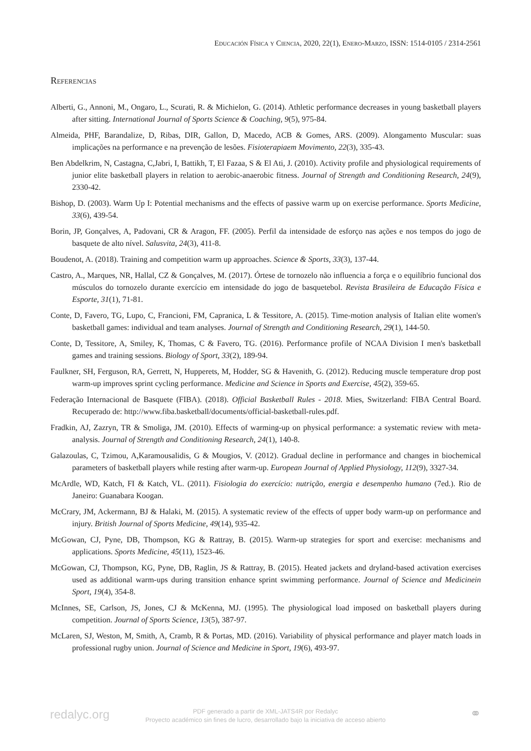Educación Física y Ciencia, 2020, 22(1), Enero-Marzo, ISSN: 1514-0105 / 2314-2561
Referencias
Alberti, G., Annoni, M., Ongaro, L., Scurati, R. & Michielon, G. (2014). Athletic performance decreases in young basketball players after sitting. International Journal of Sports Science & Coaching, 9(5), 975-84.
Almeida, PHF, Barandalize, D, Ribas, DIR, Gallon, D, Macedo, ACB & Gomes, ARS. (2009). Alongamento Muscular: suas implicações na performance e na prevenção de lesões. Fisioterapiaem Movimento, 22(3), 335-43.
Ben Abdelkrim, N, Castagna, C,Jabri, I, Battikh, T, El Fazaa, S & El Ati, J. (2010). Activity profile and physiological requirements of junior elite basketball players in relation to aerobic-anaerobic fitness. Journal of Strength and Conditioning Research, 24(9), 2330-42.
Bishop, D. (2003). Warm Up I: Potential mechanisms and the effects of passive warm up on exercise performance. Sports Medicine, 33(6), 439-54.
Borin, JP, Gonçalves, A, Padovani, CR & Aragon, FF. (2005). Perfil da intensidade de esforço nas ações e nos tempos do jogo de basquete de alto nível. Salusvita, 24(3), 411-8.
Boudenot, A. (2018). Training and competition warm up approaches. Science & Sports, 33(3), 137-44.
Castro, A., Marques, NR, Hallal, CZ & Gonçalves, M. (2017). Órtese de tornozelo não influencia a força e o equilíbrio funcional dos músculos do tornozelo durante exercício em intensidade do jogo de basquetebol. Revista Brasileira de Educação Física e Esporte, 31(1), 71-81.
Conte, D, Favero, TG, Lupo, C, Francioni, FM, Capranica, L & Tessitore, A. (2015). Time-motion analysis of Italian elite women's basketball games: individual and team analyses. Journal of Strength and Conditioning Research, 29(1), 144-50.
Conte, D, Tessitore, A, Smiley, K, Thomas, C & Favero, TG. (2016). Performance profile of NCAA Division I men's basketball games and training sessions. Biology of Sport, 33(2), 189-94.
Faulkner, SH, Ferguson, RA, Gerrett, N, Hupperets, M, Hodder, SG & Havenith, G. (2012). Reducing muscle temperature drop post warm-up improves sprint cycling performance. Medicine and Science in Sports and Exercise, 45(2), 359-65.
Federação Internacional de Basquete (FIBA). (2018). Official Basketball Rules - 2018. Mies, Switzerland: FIBA Central Board. Recuperado de: http://www.fiba.basketball/documents/official-basketball-rules.pdf.
Fradkin, AJ, Zazryn, TR & Smoliga, JM. (2010). Effects of warming-up on physical performance: a systematic review with meta-analysis. Journal of Strength and Conditioning Research, 24(1), 140-8.
Galazoulas, C, Tzimou, A,Karamousalidis, G & Mougios, V. (2012). Gradual decline in performance and changes in biochemical parameters of basketball players while resting after warm-up. European Journal of Applied Physiology, 112(9), 3327-34.
McArdle, WD, Katch, FI & Katch, VL. (2011). Fisiologia do exercício: nutrição, energia e desempenho humano (7ed.). Rio de Janeiro: Guanabara Koogan.
McCrary, JM, Ackermann, BJ & Halaki, M. (2015). A systematic review of the effects of upper body warm-up on performance and injury. British Journal of Sports Medicine, 49(14), 935-42.
McGowan, CJ, Pyne, DB, Thompson, KG & Rattray, B. (2015). Warm-up strategies for sport and exercise: mechanisms and applications. Sports Medicine, 45(11), 1523-46.
McGowan, CJ, Thompson, KG, Pyne, DB, Raglin, JS & Rattray, B. (2015). Heated jackets and dryland-based activation exercises used as additional warm-ups during transition enhance sprint swimming performance. Journal of Science and Medicinein Sport, 19(4), 354-8.
McInnes, SE, Carlson, JS, Jones, CJ & McKenna, MJ. (1995). The physiological load imposed on basketball players during competition. Journal of Sports Science, 13(5), 387-97.
McLaren, SJ, Weston, M, Smith, A, Cramb, R & Portas, MD. (2016). Variability of physical performance and player match loads in professional rugby union. Journal of Science and Medicine in Sport, 19(6), 493-97.
redalyc.org
PDF generado a partir de XML-JATS4R por Redalyc
Proyecto académico sin fines de lucro, desarrollado bajo la iniciativa de acceso abierto
⚭